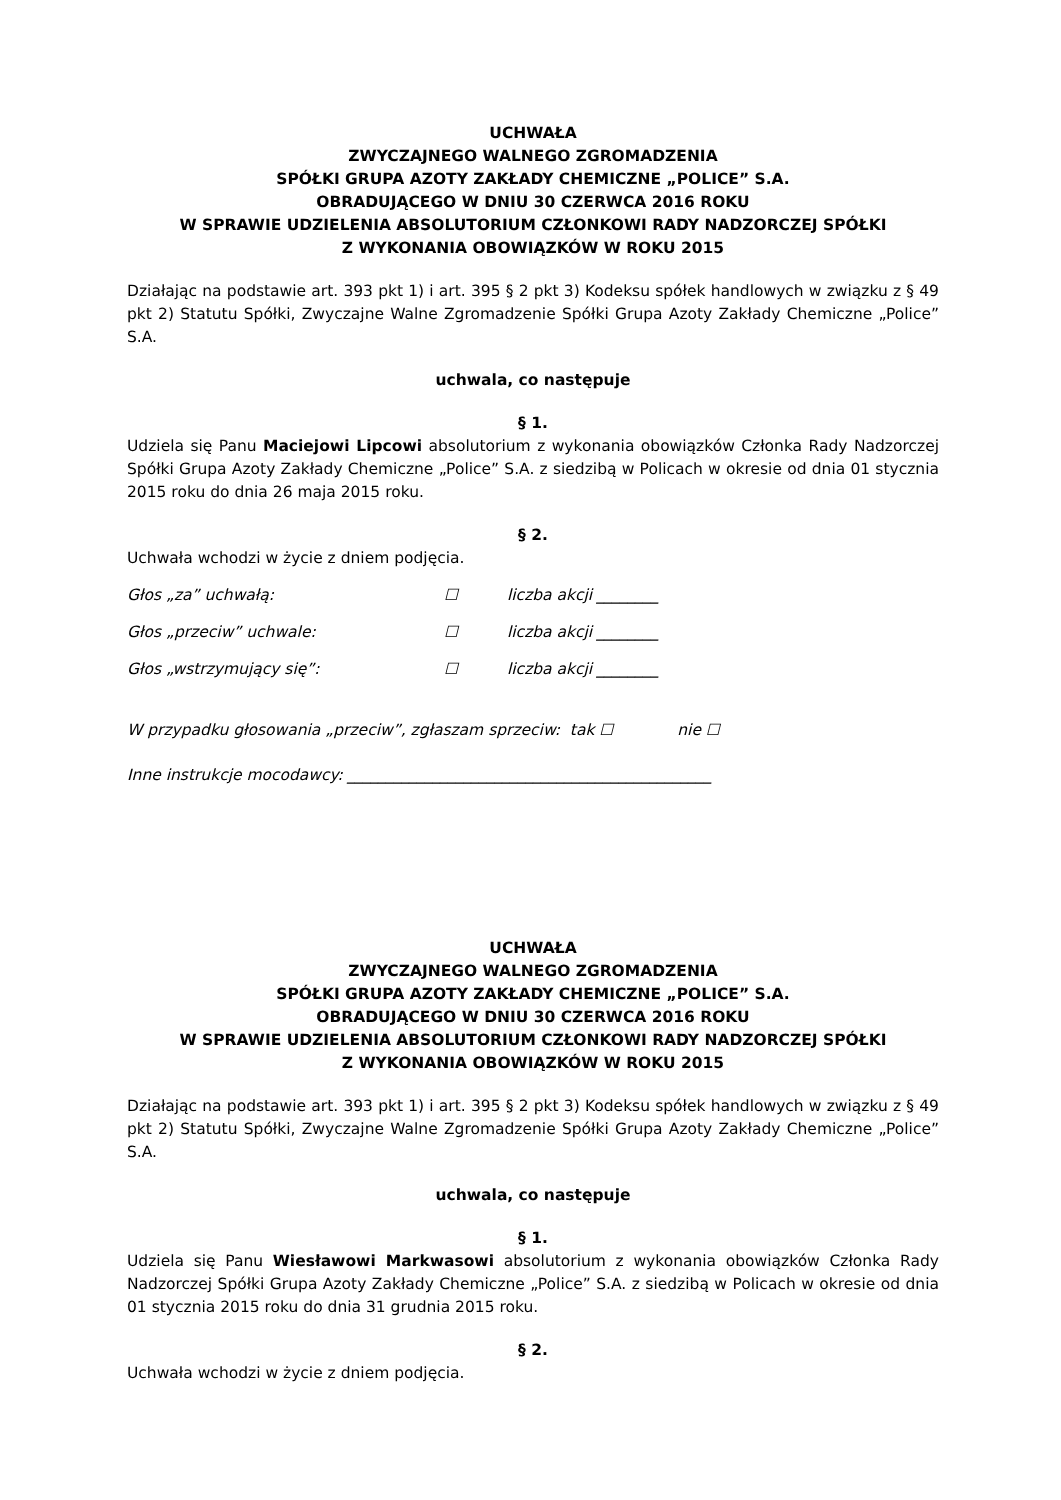UCHWAŁA
ZWYCZAJNEGO WALNEGO ZGROMADZENIA
SPÓŁKI GRUPA AZOTY ZAKŁADY CHEMICZNE „POLICE” S.A.
OBRADUJĄCEGO W DNIU 30 CZERWCA 2016 ROKU
W SPRAWIE UDZIELENIA ABSOLUTORIUM CZŁONKOWI RADY NADZORCZEJ SPÓŁKI
Z WYKONANIA OBOWIĄZKÓW W ROKU 2015
Działając na podstawie art. 393 pkt 1) i art. 395 § 2 pkt 3) Kodeksu spółek handlowych w związku z § 49 pkt 2) Statutu Spółki, Zwyczajne Walne Zgromadzenie Spółki Grupa Azoty Zakłady Chemiczne „Police” S.A.
uchwala, co następuje
§ 1.
Udziela się Panu Maciejowi Lipcowi absolutorium z wykonania obowiązków Członka Rady Nadzorczej Spółki Grupa Azoty Zakłady Chemiczne „Police” S.A. z siedzibą w Policach w okresie od dnia 01 stycznia 2015 roku do dnia 26 maja 2015 roku.
§ 2.
Uchwała wchodzi w życie z dniem podjęcia.
Głos „za” uchwałą: ☐ liczba akcji ________
Głos „przeciw” uchwale: ☐ liczba akcji ________
Głos „wstrzymujący się”: ☐ liczba akcji ________
W przypadku głosowania „przeciw”, zgłaszam sprzeciw: tak ☐ nie ☐
Inne instrukcje mocodawcy: _______________________________________________
UCHWAŁA
ZWYCZAJNEGO WALNEGO ZGROMADZENIA
SPÓŁKI GRUPA AZOTY ZAKŁADY CHEMICZNE „POLICE” S.A.
OBRADUJĄCEGO W DNIU 30 CZERWCA 2016 ROKU
W SPRAWIE UDZIELENIA ABSOLUTORIUM CZŁONKOWI RADY NADZORCZEJ SPÓŁKI
Z WYKONANIA OBOWIĄZKÓW W ROKU 2015
Działając na podstawie art. 393 pkt 1) i art. 395 § 2 pkt 3) Kodeksu spółek handlowych w związku z § 49 pkt 2) Statutu Spółki, Zwyczajne Walne Zgromadzenie Spółki Grupa Azoty Zakłady Chemiczne „Police” S.A.
uchwala, co następuje
§ 1.
Udziela się Panu Wiesławowi Markwasowi absolutorium z wykonania obowiązków Członka Rady Nadzorczej Spółki Grupa Azoty Zakłady Chemiczne „Police” S.A. z siedzibą w Policach w okresie od dnia 01 stycznia 2015 roku do dnia 31 grudnia 2015 roku.
§ 2.
Uchwała wchodzi w życie z dniem podjęcia.